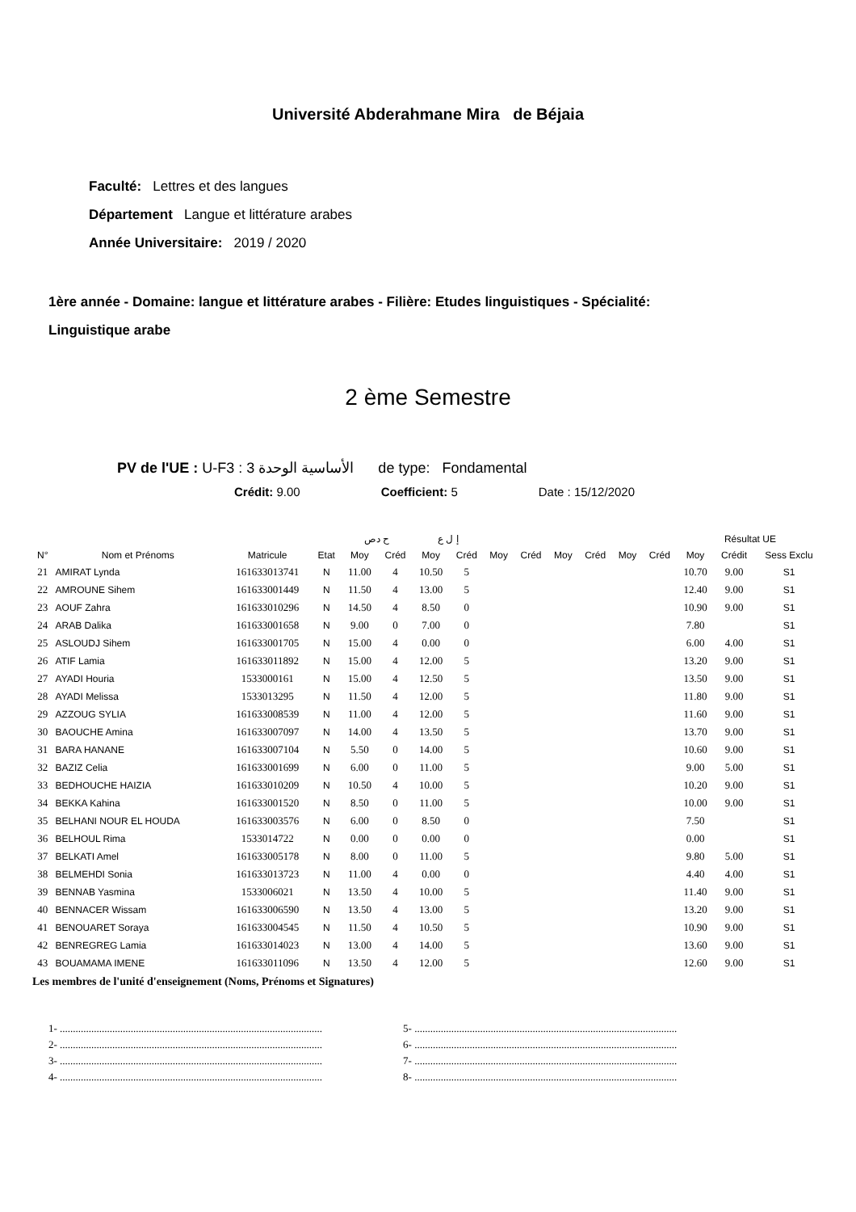Université Abderahmane Mira de Béjaia
Faculté: Lettres et des langues
Département Langue et littérature arabes
Année Universitaire: 2019 / 2020
1ère année - Domaine: langue et littérature arabes - Filière: Etudes linguistiques - Spécialité:
Linguistique arabe
2 ème Semestre
PV de l'UE : U-F3 : الأساسية الوحدة 3 de type: Fondamental
Crédit: 9.00 Coefficient: 5 Date : 15/12/2020
| | | | | ح دص | | إ ل ع | | | | | | | | Résultat UE | | |
| --- | --- | --- | --- | --- | --- | --- | --- | --- | --- | --- | --- | --- | --- | --- | --- | --- |
| N° | Nom et Prénoms | Matricule | Etat | Moy | Créd | Moy | Créd | Moy | Créd | Moy | Créd | Moy | Créd | Moy | Crédit | Sess Exclu |
| 21 | AMIRAT Lynda | 161633013741 | N | 11.00 | 4 | 10.50 | 5 | | | | | | | 10.70 | 9.00 | S1 |
| 22 | AMROUNE Sihem | 161633001449 | N | 11.50 | 4 | 13.00 | 5 | | | | | | | 12.40 | 9.00 | S1 |
| 23 | AOUF Zahra | 161633010296 | N | 14.50 | 4 | 8.50 | 0 | | | | | | | 10.90 | 9.00 | S1 |
| 24 | ARAB Dalika | 161633001658 | N | 9.00 | 0 | 7.00 | 0 | | | | | | | 7.80 | | S1 |
| 25 | ASLOUDJ Sihem | 161633001705 | N | 15.00 | 4 | 0.00 | 0 | | | | | | | 6.00 | 4.00 | S1 |
| 26 | ATIF Lamia | 161633011892 | N | 15.00 | 4 | 12.00 | 5 | | | | | | | 13.20 | 9.00 | S1 |
| 27 | AYADI Houria | 1533000161 | N | 15.00 | 4 | 12.50 | 5 | | | | | | | 13.50 | 9.00 | S1 |
| 28 | AYADI Melissa | 1533013295 | N | 11.50 | 4 | 12.00 | 5 | | | | | | | 11.80 | 9.00 | S1 |
| 29 | AZZOUG SYLIA | 161633008539 | N | 11.00 | 4 | 12.00 | 5 | | | | | | | 11.60 | 9.00 | S1 |
| 30 | BAOUCHE Amina | 161633007097 | N | 14.00 | 4 | 13.50 | 5 | | | | | | | 13.70 | 9.00 | S1 |
| 31 | BARA HANANE | 161633007104 | N | 5.50 | 0 | 14.00 | 5 | | | | | | | 10.60 | 9.00 | S1 |
| 32 | BAZIZ Celia | 161633001699 | N | 6.00 | 0 | 11.00 | 5 | | | | | | | 9.00 | 5.00 | S1 |
| 33 | BEDHOUCHE HAIZIA | 161633010209 | N | 10.50 | 4 | 10.00 | 5 | | | | | | | 10.20 | 9.00 | S1 |
| 34 | BEKKA Kahina | 161633001520 | N | 8.50 | 0 | 11.00 | 5 | | | | | | | 10.00 | 9.00 | S1 |
| 35 | BELHANI NOUR EL HOUDA | 161633003576 | N | 6.00 | 0 | 8.50 | 0 | | | | | | | 7.50 | | S1 |
| 36 | BELHOUL Rima | 1533014722 | N | 0.00 | 0 | 0.00 | 0 | | | | | | | 0.00 | | S1 |
| 37 | BELKATI Amel | 161633005178 | N | 8.00 | 0 | 11.00 | 5 | | | | | | | 9.80 | 5.00 | S1 |
| 38 | BELMEHDI Sonia | 161633013723 | N | 11.00 | 4 | 0.00 | 0 | | | | | | | 4.40 | 4.00 | S1 |
| 39 | BENNAB Yasmina | 1533006021 | N | 13.50 | 4 | 10.00 | 5 | | | | | | | 11.40 | 9.00 | S1 |
| 40 | BENNACER Wissam | 161633006590 | N | 13.50 | 4 | 13.00 | 5 | | | | | | | 13.20 | 9.00 | S1 |
| 41 | BENOUARET Soraya | 161633004545 | N | 11.50 | 4 | 10.50 | 5 | | | | | | | 10.90 | 9.00 | S1 |
| 42 | BENREGREG Lamia | 161633014023 | N | 13.00 | 4 | 14.00 | 5 | | | | | | | 13.60 | 9.00 | S1 |
| 43 | BOUAMAMA IMENE | 161633011096 | N | 13.50 | 4 | 12.00 | 5 | | | | | | | 12.60 | 9.00 | S1 |
Les membres de l'unité d'enseignement (Noms, Prénoms et Signatures)
1- ....................................................................................................
2- ....................................................................................................
3- ....................................................................................................
4- ....................................................................................................
5- ....................................................................................................
6- ....................................................................................................
7- ....................................................................................................
8- ....................................................................................................